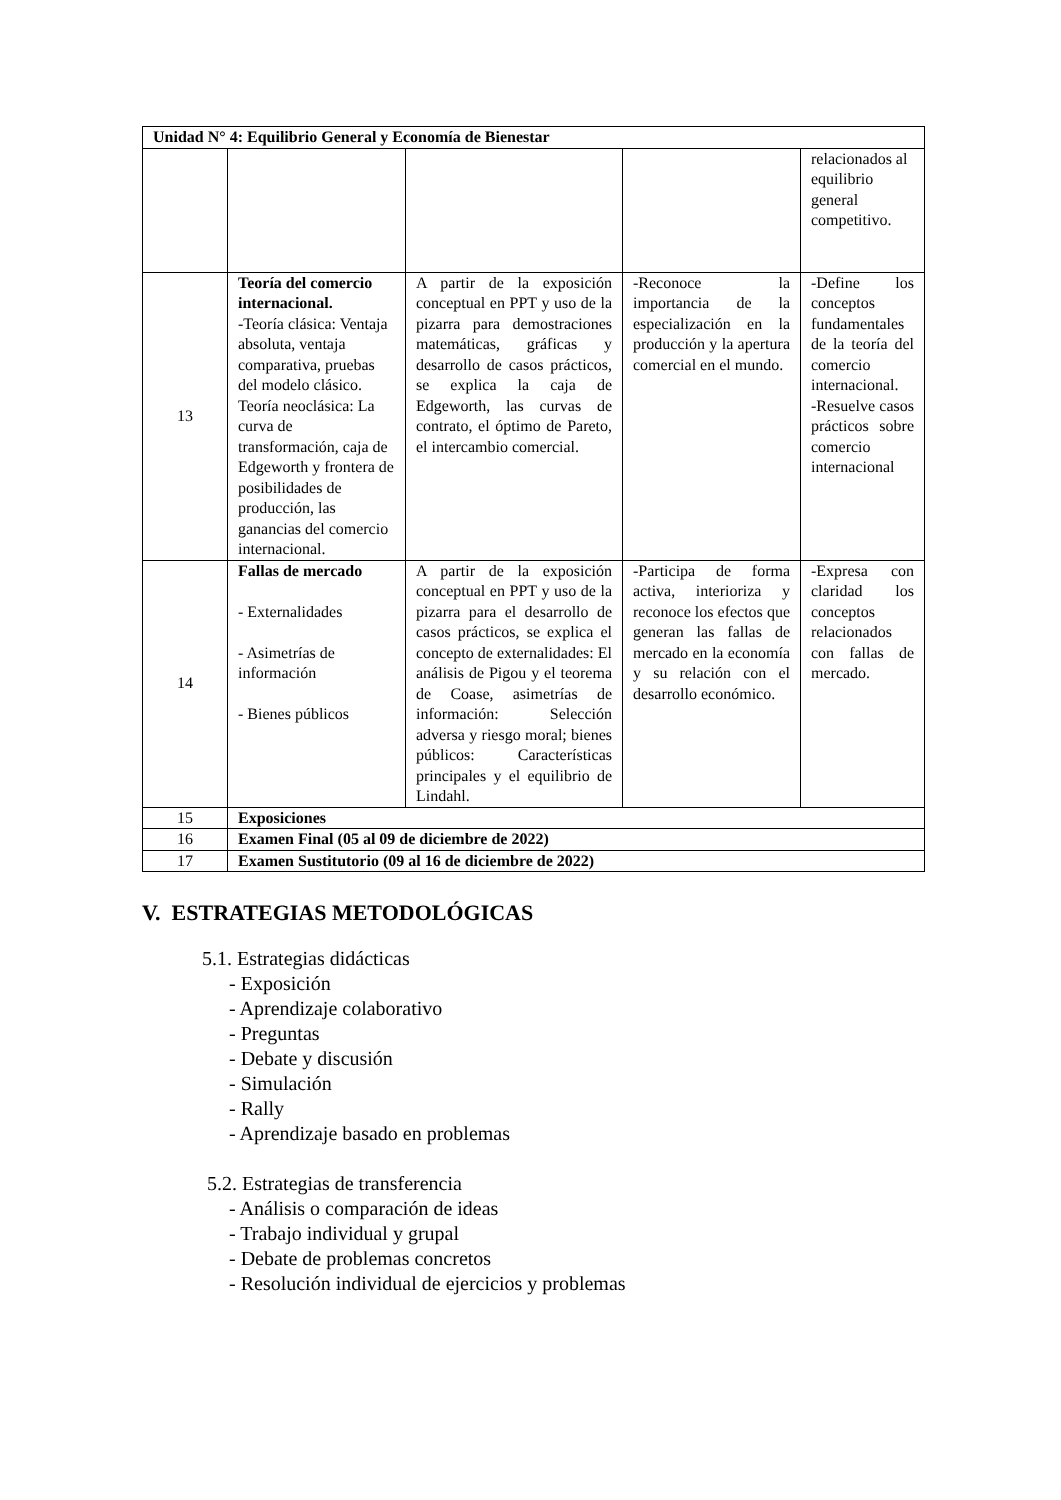| Unidad N° 4: Equilibrio General y Economía de Bienestar | | | | |
| | | | | relacionados al equilibrio general competitivo. |
| 13 | Teoría del comercio internacional. -Teoría clásica: Ventaja absoluta, ventaja comparativa, pruebas del modelo clásico. Teoría neoclásica: La curva de transformación, caja de Edgeworth y frontera de posibilidades de producción, las ganancias del comercio internacional. | A partir de la exposición conceptual en PPT y uso de la pizarra para demostraciones matemáticas, gráficas y desarrollo de casos prácticos, se explica la caja de Edgeworth, las curvas de contrato, el óptimo de Pareto, el intercambio comercial. | -Reconoce la importancia de la especialización en la producción y la apertura comercial en el mundo. | -Define los conceptos fundamentales de la teoría del comercio internacional. -Resuelve casos prácticos sobre comercio internacional |
| 14 | Fallas de mercado - Externalidades - Asimetrías de información - Bienes públicos | A partir de la exposición conceptual en PPT y uso de la pizarra para el desarrollo de casos prácticos, se explica el concepto de externalidades: El análisis de Pigou y el teorema de Coase, asimetrías de información: Selección adversa y riesgo moral; bienes públicos: Características principales y el equilibrio de Lindahl. | -Participa de forma activa, interioriza y reconoce los efectos que generan las fallas de mercado en la economía y su relación con el desarrollo económico. | -Expresa con claridad los conceptos relacionados con fallas de mercado. |
| 15 | Exposiciones | | | |
| 16 | Examen Final (05 al 09 de diciembre de 2022) | | | |
| 17 | Examen Sustitutorio (09 al 16 de diciembre de 2022) | | | |
V. ESTRATEGIAS METODOLÓGICAS
5.1. Estrategias didácticas
- Exposición
- Aprendizaje colaborativo
- Preguntas
- Debate y discusión
- Simulación
- Rally
- Aprendizaje basado en problemas
5.2. Estrategias de transferencia
- Análisis o comparación de ideas
- Trabajo individual y grupal
- Debate de problemas concretos
- Resolución individual de ejercicios y problemas